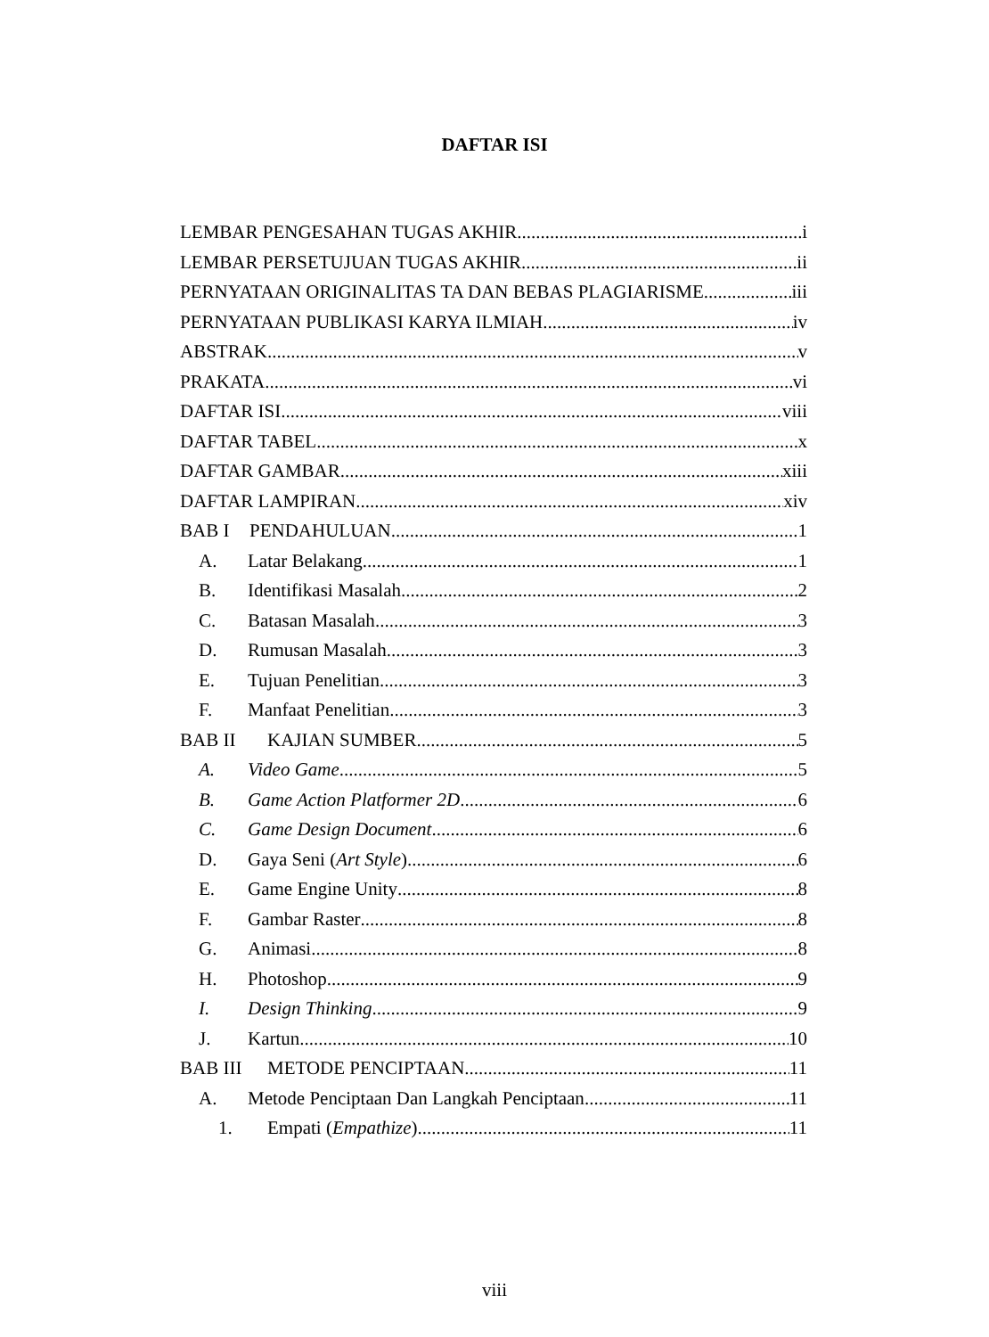DAFTAR ISI
LEMBAR PENGESAHAN TUGAS AKHIR i
LEMBAR PERSETUJUAN TUGAS AKHIR ii
PERNYATAAN ORIGINALITAS TA DAN BEBAS PLAGIARISME iii
PERNYATAAN PUBLIKASI KARYA ILMIAH iv
ABSTRAK v
PRAKATA vi
DAFTAR ISI viii
DAFTAR TABEL x
DAFTAR GAMBAR xiii
DAFTAR LAMPIRAN xiv
BAB I PENDAHULUAN 1
A. Latar Belakang 1
B. Identifikasi Masalah 2
C. Batasan Masalah 3
D. Rumusan Masalah 3
E. Tujuan Penelitian 3
F. Manfaat Penelitian 3
BAB II KAJIAN SUMBER 5
A. Video Game 5
B. Game Action Platformer 2D 6
C. Game Design Document 6
D. Gaya Seni (Art Style) 6
E. Game Engine Unity 8
F. Gambar Raster 8
G. Animasi 8
H. Photoshop 9
I. Design Thinking 9
J. Kartun 10
BAB III METODE PENCIPTAAN 11
A. Metode Penciptaan Dan Langkah Penciptaan 11
1. Empati (Empathize) 11
viii